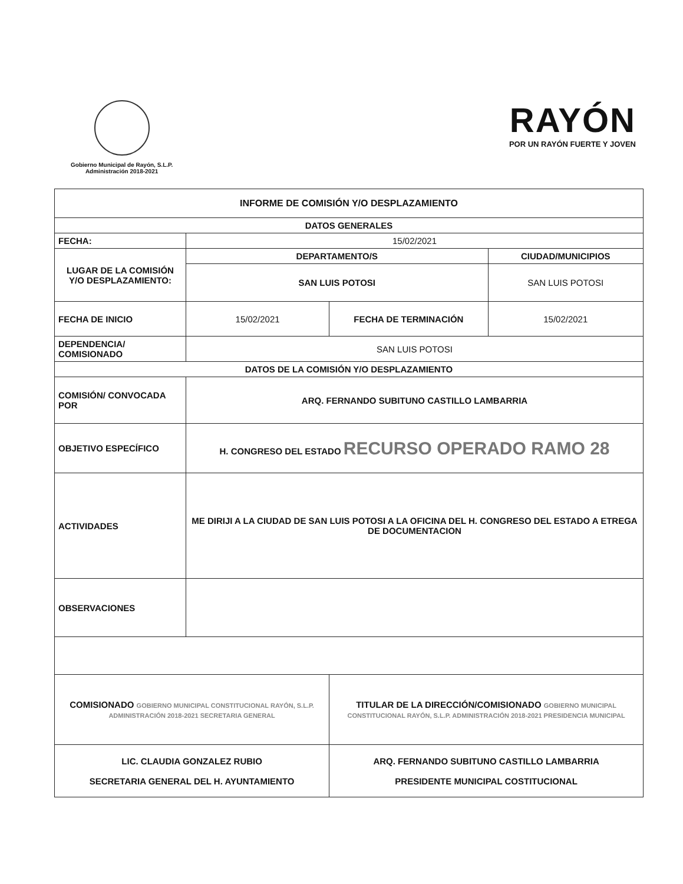Gobierno Municipal de Rayón, S.L.P.
Administración 2018-2021
RAYÓN
POR UN RAYÓN FUERTE Y JOVEN
| INFORME DE COMISIÓN Y/O DESPLAZAMIENTO | | | |
| DATOS GENERALES | | | |
| FECHA: | 15/02/2021 | | |
| LUGAR DE LA COMISIÓN Y/O DESPLAZAMIENTO: | DEPARTAMENTO/S | | CIUDAD/MUNICIPIOS |
| | SAN LUIS POTOSI | | SAN LUIS POTOSI |
| FECHA DE INICIO | 15/02/2021 | FECHA DE TERMINACIÓN | 15/02/2021 |
| DEPENDENCIA/ COMISIONADO | SAN LUIS POTOSI | | |
| DATOS DE LA COMISIÓN Y/O DESPLAZAMIENTO | | | |
| COMISIÓN/ CONVOCADA POR | ARQ. FERNANDO SUBITUNO CASTILLO LAMBARRIA | | |
| OBJETIVO ESPECÍFICO | H. CONGRESO DEL ESTADO RECURSO OPERADO RAMO 28 | | |
| ACTIVIDADES | ME DIRIJI A LA CIUDAD DE SAN LUIS POTOSI A LA OFICINA DEL H. CONGRESO DEL ESTADO A ETREGA DE DOCUMENTACION | | |
| OBSERVACIONES | | | |
| COMISIONADO GOBIERNO MUNICIPAL CONSTITUCIONAL RAYÓN, S.L.P. ADMINISTRACIÓN 2018-2021 SECRETARIA GENERAL | | TITULAR DE LA DIRECCIÓN/COMISIONADO GOBIERNO MUNICIPAL CONSTITUCIONAL RAYÓN, S.L.P. ADMINISTRACIÓN 2018-2021 PRESIDENCIA MUNICIPAL | |
| LIC. CLAUDIA GONZALEZ RUBIO SECRETARIA GENERAL DEL H. AYUNTAMIENTO | | ARQ. FERNANDO SUBITUNO CASTILLO LAMBARRIA PRESIDENTE MUNICIPAL COSTITUCIONAL | |